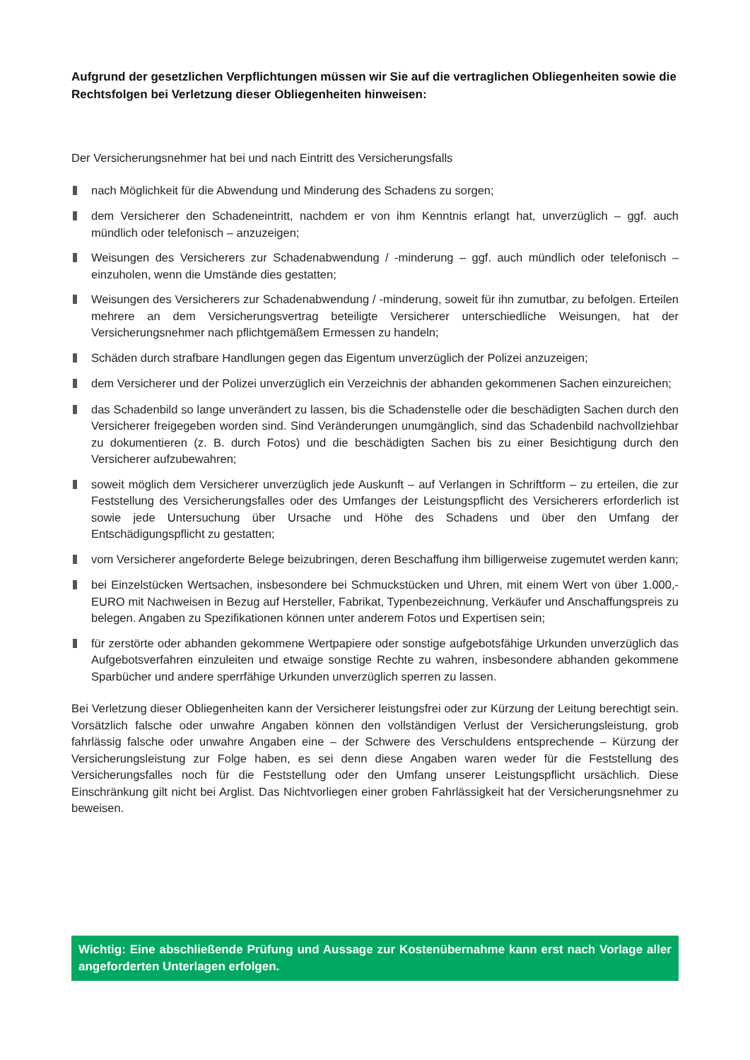Aufgrund der gesetzlichen Verpflichtungen müssen wir Sie auf die vertraglichen Obliegenheiten sowie die Rechtsfolgen bei Verletzung dieser Obliegenheiten hinweisen:
Der Versicherungsnehmer hat bei und nach Eintritt des Versicherungsfalls
nach Möglichkeit für die Abwendung und Minderung des Schadens zu sorgen;
dem Versicherer den Schadeneintritt, nachdem er von ihm Kenntnis erlangt hat, unverzüglich – ggf. auch mündlich oder telefonisch – anzuzeigen;
Weisungen des Versicherers zur Schadenabwendung / -minderung – ggf. auch mündlich oder telefonisch – einzuholen, wenn die Umstände dies gestatten;
Weisungen des Versicherers zur Schadenabwendung / -minderung, soweit für ihn zumutbar, zu befolgen. Erteilen mehrere an dem Versicherungsvertrag beteiligte Versicherer unterschiedliche Weisungen, hat der Versicherungsnehmer nach pflichtgemäßem Ermessen zu handeln;
Schäden durch strafbare Handlungen gegen das Eigentum unverzüglich der Polizei anzuzeigen;
dem Versicherer und der Polizei unverzüglich ein Verzeichnis der abhanden gekommenen Sachen einzureichen;
das Schadenbild so lange unverändert zu lassen, bis die Schadenstelle oder die beschädigten Sachen durch den Versicherer freigegeben worden sind. Sind Veränderungen unumgänglich, sind das Schadenbild nachvollziehbar zu dokumentieren (z. B. durch Fotos) und die beschädigten Sachen bis zu einer Besichtigung durch den Versicherer aufzubewahren;
soweit möglich dem Versicherer unverzüglich jede Auskunft – auf Verlangen in Schriftform – zu erteilen, die zur Feststellung des Versicherungsfalles oder des Umfanges der Leistungspflicht des Versicherers erforderlich ist sowie jede Untersuchung über Ursache und Höhe des Schadens und über den Umfang der Entschädigungspflicht zu gestatten;
vom Versicherer angeforderte Belege beizubringen, deren Beschaffung ihm billigerweise zugemutet werden kann;
bei Einzelstücken Wertsachen, insbesondere bei Schmuckstücken und Uhren, mit einem Wert von über 1.000,- EURO mit Nachweisen in Bezug auf Hersteller, Fabrikat, Typenbezeichnung, Verkäufer und Anschaffungspreis zu belegen. Angaben zu Spezifikationen können unter anderem Fotos und Expertisen sein;
für zerstörte oder abhanden gekommene Wertpapiere oder sonstige aufgebotsfähige Urkunden unverzüglich das Aufgebotsverfahren einzuleiten und etwaige sonstige Rechte zu wahren, insbesondere abhanden gekommene Sparbücher und andere sperrfähige Urkunden unverzüglich sperren zu lassen.
Bei Verletzung dieser Obliegenheiten kann der Versicherer leistungsfrei oder zur Kürzung der Leitung berechtigt sein. Vorsätzlich falsche oder unwahre Angaben können den vollständigen Verlust der Versicherungsleistung, grob fahrlässig falsche oder unwahre Angaben eine – der Schwere des Verschuldens entsprechende – Kürzung der Versicherungsleistung zur Folge haben, es sei denn diese Angaben waren weder für die Feststellung des Versicherungsfalles noch für die Feststellung oder den Umfang unserer Leistungspflicht ursächlich. Diese Einschränkung gilt nicht bei Arglist. Das Nichtvorliegen einer groben Fahrlässigkeit hat der Versicherungsnehmer zu beweisen.
Wichtig: Eine abschließende Prüfung und Aussage zur Kostenübernahme kann erst nach Vorlage aller angeforderten Unterlagen erfolgen.